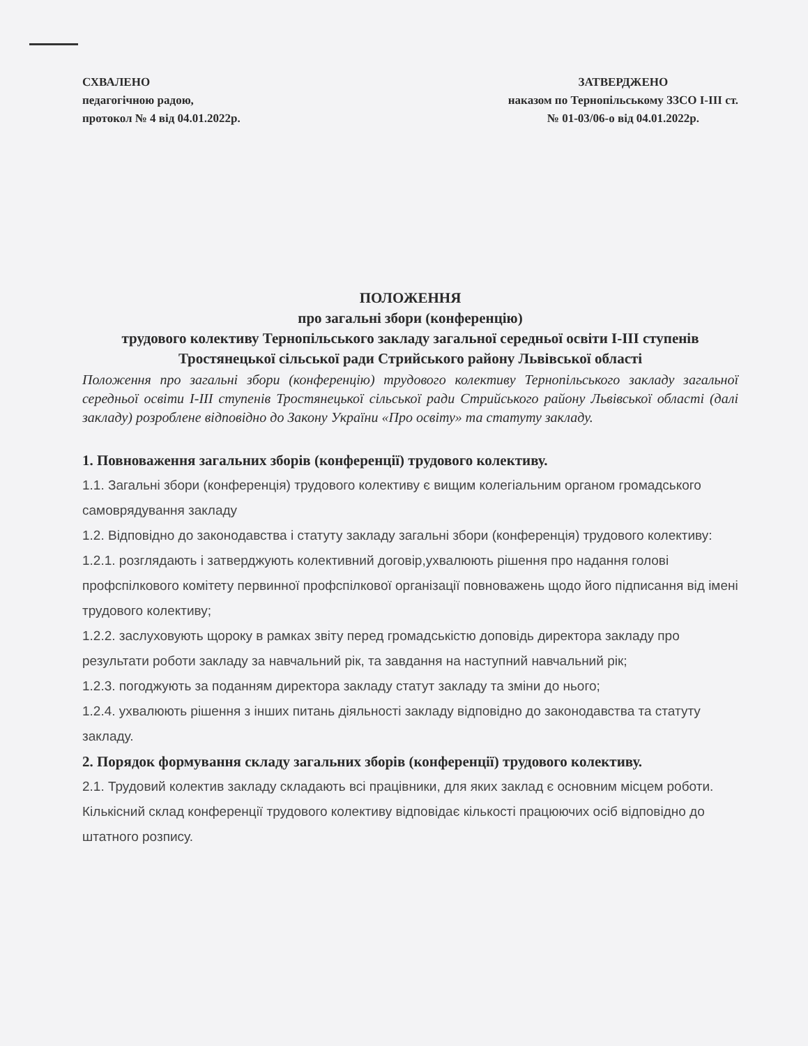СХВАЛЕНО
педагогічною радою,
протокол № 4 від 04.01.2022р.
ЗАТВЕРДЖЕНО
наказом по Тернопільському ЗЗСО І-ІІІ ст.
№ 01-03/06-о від 04.01.2022р.
ПОЛОЖЕННЯ
про загальні збори (конференцію)
трудового колективу Тернопільського закладу загальної середньої освіти І-ІІІ ступенів Тростянецької сільської ради Стрийського району Львівської області
Положення про загальні збори (конференцію) трудового колективу Тернопільського закладу загальної середньої освіти І-ІІІ ступенів Тростянецької сільської ради Стрийського району Львівської області (далі закладу) розроблене відповідно до Закону України «Про освіту» та статуту закладу.
1. Повноваження загальних зборів (конференції) трудового колективу.
1.1. Загальні збори (конференція) трудового колективу є вищим колегіальним органом громадського самоврядування закладу
1.2. Відповідно до законодавства і статуту закладу загальні збори (конференція) трудового колективу:
1.2.1. розглядають і затверджують колективний договір,ухвалюють рішення про надання голові профспілкового комітету первинної профспілкової організації повноважень щодо його підписання від імені трудового колективу;
1.2.2. заслуховують щороку в рамках звіту перед громадськістю доповідь директора закладу про результати роботи закладу за навчальний рік, та завдання на наступний навчальний рік;
1.2.3. погоджують за поданням директора закладу статут закладу та зміни до нього;
1.2.4. ухвалюють рішення з інших питань діяльності закладу відповідно до законодавства та статуту закладу.
2. Порядок формування складу загальних зборів (конференції) трудового колективу.
2.1. Трудовий колектив закладу складають всі працівники, для яких заклад є основним місцем роботи. Кількісний склад конференції трудового колективу відповідає кількості працюючих осіб відповідно до штатного розпису.